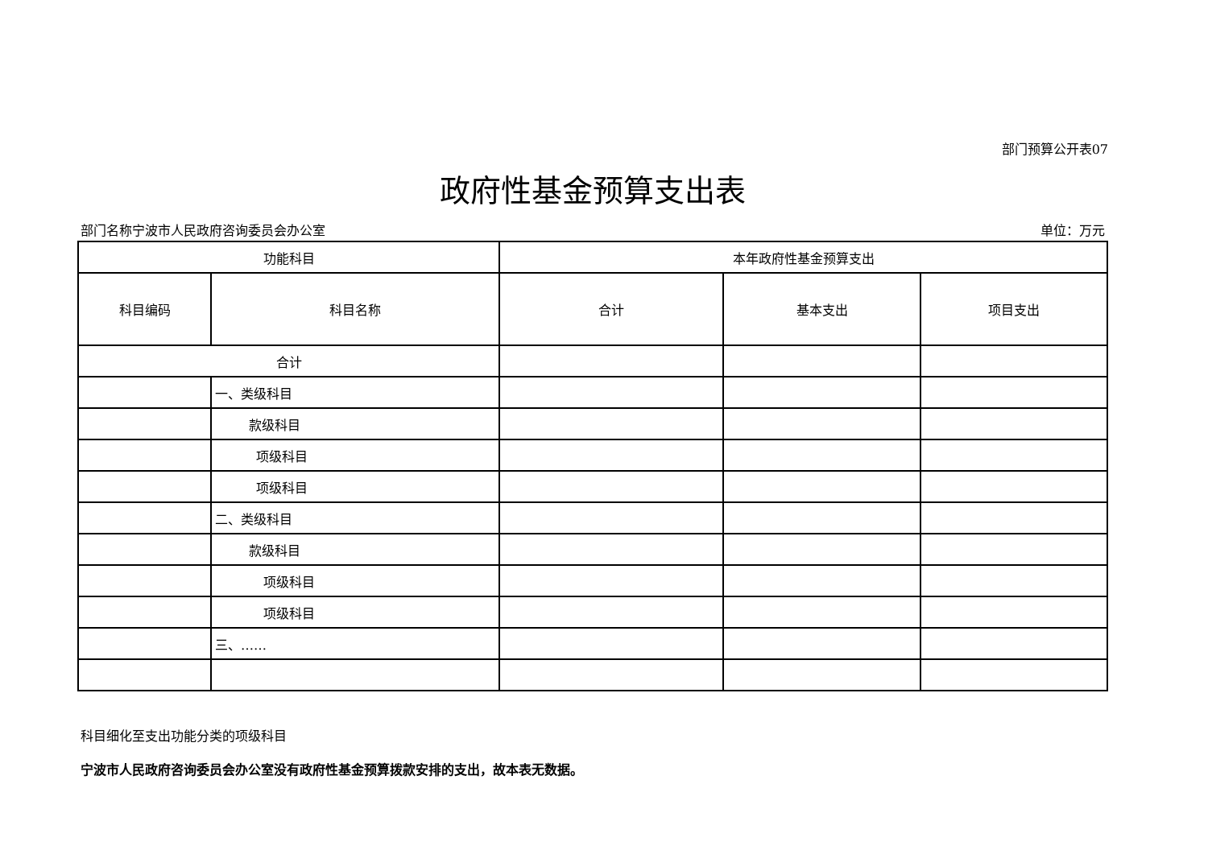部门预算公开表07
政府性基金预算支出表
部门名称宁波市人民政府咨询委员会办公室 单位：万元
| 功能科目 | | 本年政府性基金预算支出 | | |
| --- | --- | --- | --- | --- |
| 科目编码 | 科目名称 | 合计 | 基本支出 | 项目支出 |
| 合计 | | | | |
| | 一、类级科目 | | | |
| | 款级科目 | | | |
| | 项级科目 | | | |
| | 项级科目 | | | |
| | 二、类级科目 | | | |
| | 款级科目 | | | |
| | 项级科目 | | | |
| | 项级科目 | | | |
| | 三、…… | | | |
科目细化至支出功能分类的项级科目
宁波市人民政府咨询委员会办公室没有政府性基金预算拨款安排的支出，故本表无数据。